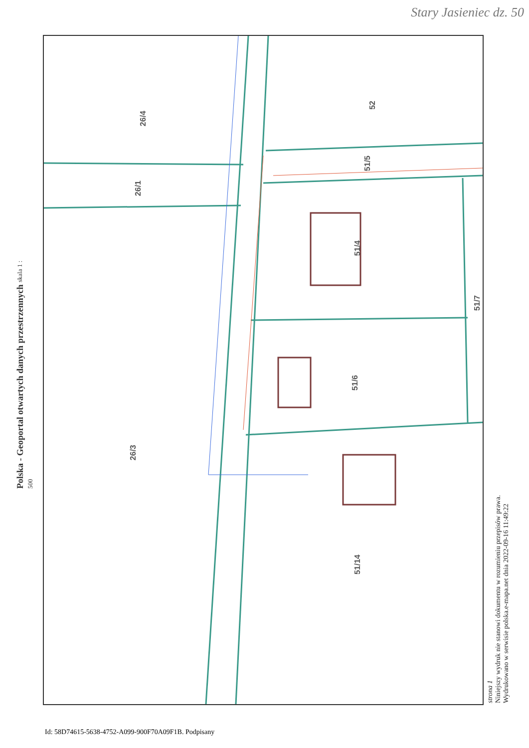Stary Jasieniec dz. 50
Polska - Geoportal otwartych danych przestrzennych skala 1 : 500
26/4
26/1
26/3
52
51/5
51/4
51/7
51/6
51/14
strona 1
Niniejszy wydruk nie stanowi dokumentu w rozumieniu przepisów prawa.
Wydrukowano w serwisie polska.e-mapa.net dnia 2022-09-16 11:49:22
Id: 58D74615-5638-4752-A099-900F70A09F1B. Podpisany